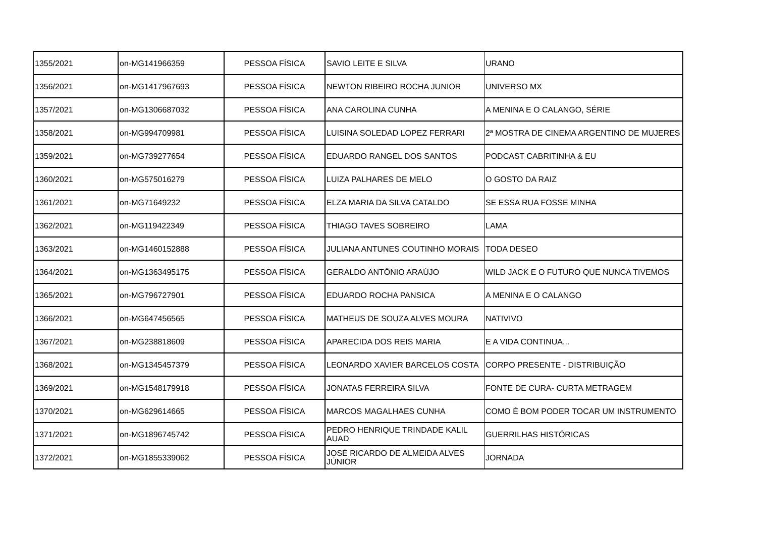| 1355/2021 | on-MG141966359 | PESSOA FÍSICA | SAVIO LEITE E SILVA | URANO |
| 1356/2021 | on-MG1417967693 | PESSOA FÍSICA | NEWTON RIBEIRO ROCHA JUNIOR | UNIVERSO MX |
| 1357/2021 | on-MG1306687032 | PESSOA FÍSICA | ANA CAROLINA CUNHA | A MENINA E O CALANGO, SÉRIE |
| 1358/2021 | on-MG994709981 | PESSOA FÍSICA | LUISINA SOLEDAD LOPEZ FERRARI | 2ª MOSTRA DE CINEMA ARGENTINO DE MUJERES |
| 1359/2021 | on-MG739277654 | PESSOA FÍSICA | EDUARDO RANGEL DOS SANTOS | PODCAST CABRITINHA & EU |
| 1360/2021 | on-MG575016279 | PESSOA FÍSICA | LUIZA PALHARES DE MELO | O GOSTO DA RAIZ |
| 1361/2021 | on-MG71649232 | PESSOA FÍSICA | ELZA MARIA DA SILVA CATALDO | SE ESSA RUA FOSSE MINHA |
| 1362/2021 | on-MG119422349 | PESSOA FÍSICA | THIAGO TAVES SOBREIRO | LAMA |
| 1363/2021 | on-MG1460152888 | PESSOA FÍSICA | JULIANA ANTUNES COUTINHO MORAIS | TODA DESEO |
| 1364/2021 | on-MG1363495175 | PESSOA FÍSICA | GERALDO ANTÔNIO ARAÚJO | WILD JACK E O FUTURO QUE NUNCA TIVEMOS |
| 1365/2021 | on-MG796727901 | PESSOA FÍSICA | EDUARDO ROCHA PANSICA | A MENINA E O CALANGO |
| 1366/2021 | on-MG647456565 | PESSOA FÍSICA | MATHEUS DE SOUZA ALVES MOURA | NATIVIVO |
| 1367/2021 | on-MG238818609 | PESSOA FÍSICA | APARECIDA DOS REIS MARIA | E A VIDA CONTINUA... |
| 1368/2021 | on-MG1345457379 | PESSOA FÍSICA | LEONARDO XAVIER BARCELOS COSTA | CORPO PRESENTE - DISTRIBUIÇÃO |
| 1369/2021 | on-MG1548179918 | PESSOA FÍSICA | JONATAS FERREIRA SILVA | FONTE DE CURA- CURTA METRAGEM |
| 1370/2021 | on-MG629614665 | PESSOA FÍSICA | MARCOS MAGALHAES CUNHA | COMO É BOM PODER TOCAR UM INSTRUMENTO |
| 1371/2021 | on-MG1896745742 | PESSOA FÍSICA | PEDRO HENRIQUE TRINDADE KALIL AUAD | GUERRILHAS HISTÓRICAS |
| 1372/2021 | on-MG1855339062 | PESSOA FÍSICA | JOSÉ RICARDO DE ALMEIDA ALVES JÚNIOR | JORNADA |